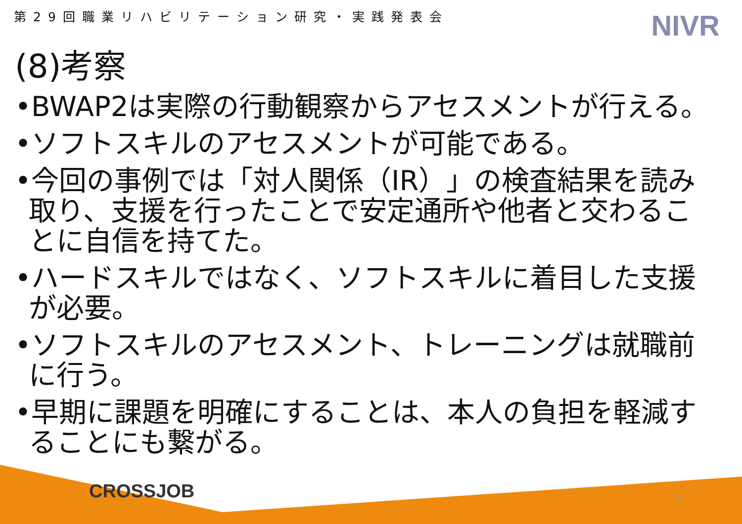第29回職業リハビリテーション研究・実践発表会
NIVR
(8)考察
•BWAP2は実際の行動観察からアセスメントが行える。
•ソフトスキルのアセスメントが可能である。
•今回の事例では「対人関係（IR）」の検査結果を読み取り、支援を行ったことで安定通所や他者と交わることに自信を持てた。
•ハードスキルではなく、ソフトスキルに着目した支援が必要。
•ソフトスキルのアセスメント、トレーニングは就職前に行う。
•早期に課題を明確にすることは、本人の負担を軽減することにも繋がる。
CROSSJOB 9